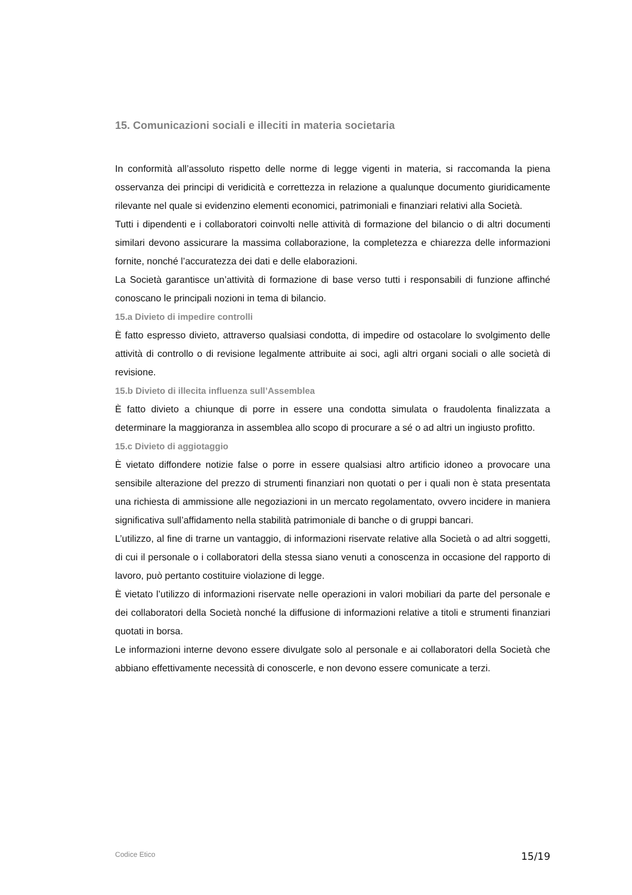15. Comunicazioni sociali e illeciti in materia societaria
In conformità all’assoluto rispetto delle norme di legge vigenti in materia, si raccomanda la piena osservanza dei principi di veridicità e correttezza in relazione a qualunque documento giuridicamente rilevante nel quale si evidenzino elementi economici, patrimoniali e finanziari relativi alla Società.
Tutti i dipendenti e i collaboratori coinvolti nelle attività di formazione del bilancio o di altri documenti similari devono assicurare la massima collaborazione, la completezza e chiarezza delle informazioni fornite, nonché l’accuratezza dei dati e delle elaborazioni.
La Società garantisce un’attività di formazione di base verso tutti i responsabili di funzione affinché conoscano le principali nozioni in tema di bilancio.
15.a Divieto di impedire controlli
È fatto espresso divieto, attraverso qualsiasi condotta, di impedire od ostacolare lo svolgimento delle attività di controllo o di revisione legalmente attribuite ai soci, agli altri organi sociali o alle società di revisione.
15.b Divieto di illecita influenza sull’Assemblea
È fatto divieto a chiunque di porre in essere una condotta simulata o fraudolenta finalizzata a determinare la maggioranza in assemblea allo scopo di procurare a sé o ad altri un ingiusto profitto.
15.c Divieto di aggiotaggio
È vietato diffondere notizie false o porre in essere qualsiasi altro artificio idoneo a provocare una sensibile alterazione del prezzo di strumenti finanziari non quotati o per i quali non è stata presentata una richiesta di ammissione alle negoziazioni in un mercato regolamentato, ovvero incidere in maniera significativa sull’affidamento nella stabilità patrimoniale di banche o di gruppi bancari.
L’utilizzo, al fine di trarne un vantaggio, di informazioni riservate relative alla Società o ad altri soggetti, di cui il personale o i collaboratori della stessa siano venuti a conoscenza in occasione del rapporto di lavoro, può pertanto costituire violazione di legge.
È vietato l’utilizzo di informazioni riservate nelle operazioni in valori mobiliari da parte del personale e dei collaboratori della Società nonché la diffusione di informazioni relative a titoli e strumenti finanziari quotati in borsa.
Le informazioni interne devono essere divulgate solo al personale e ai collaboratori della Società che abbiano effettivamente necessità di conoscerle, e non devono essere comunicate a terzi.
Codice Etico 15/19